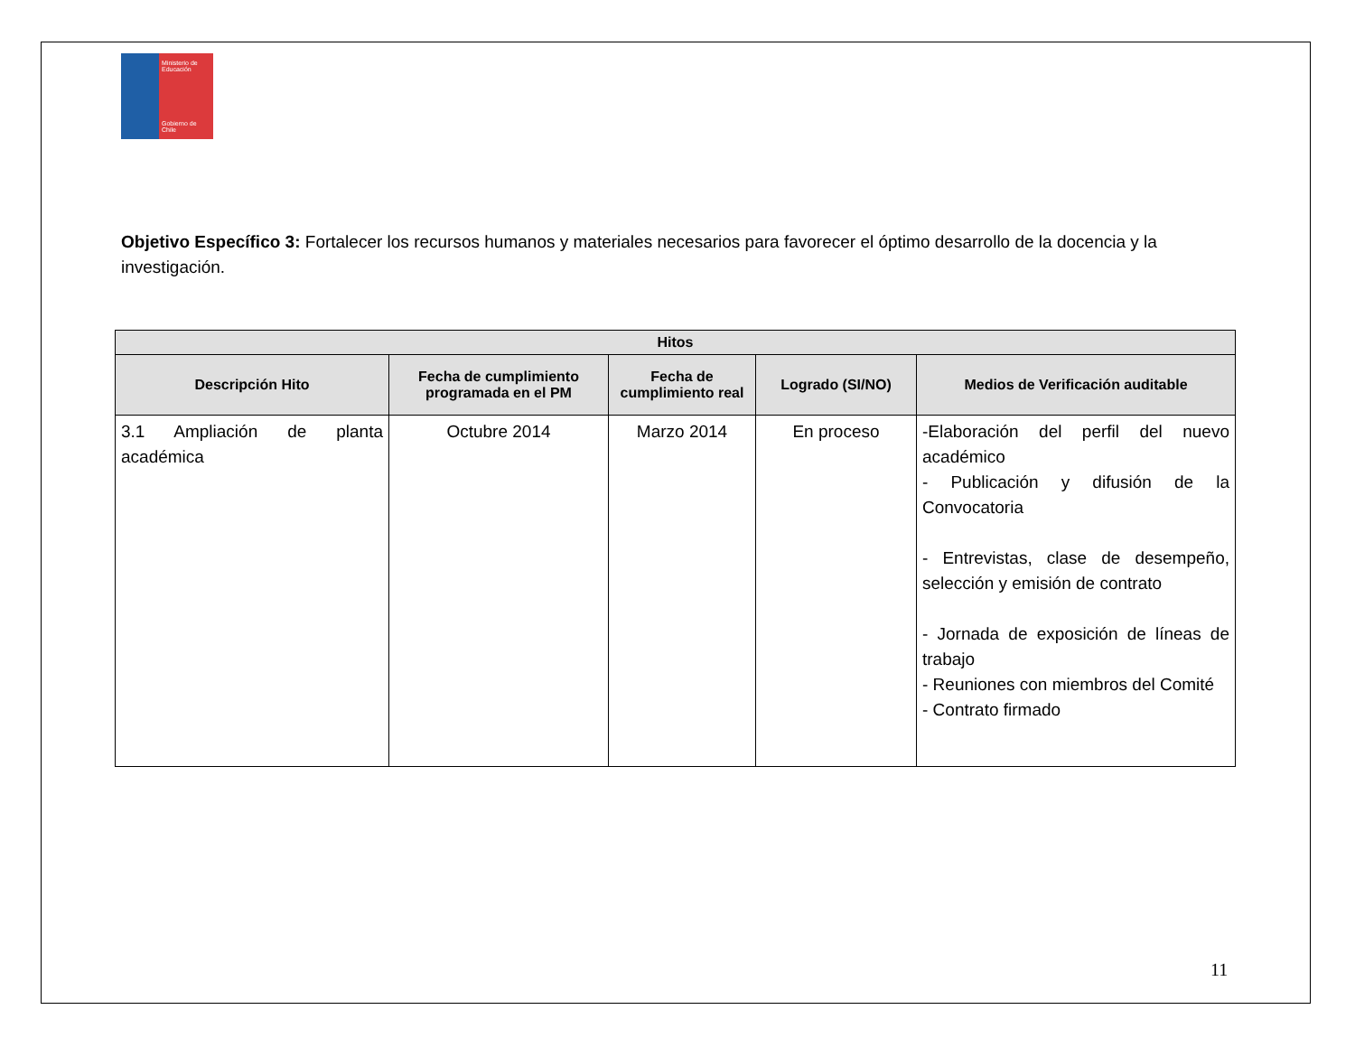Ministerio de Educación
Gobierno de Chile
Objetivo Específico 3: Fortalecer los recursos humanos y materiales necesarios para favorecer el óptimo desarrollo de la docencia y la investigación.
| Hitos | | | | |
| --- | --- | --- | --- | --- |
| Descripción Hito | Fecha de cumplimiento programada en el PM | Fecha de cumplimiento real | Logrado (SI/NO) | Medios de Verificación auditable |
| 3.1 Ampliación de planta académica | Octubre 2014 | Marzo 2014 | En proceso | -Elaboración del perfil del nuevo académico - Publicación y difusión de la Convocatoria - Entrevistas, clase de desempeño, selección y emisión de contrato - Jornada de exposición de líneas de trabajo - Reuniones con miembros del Comité - Contrato firmado |
11